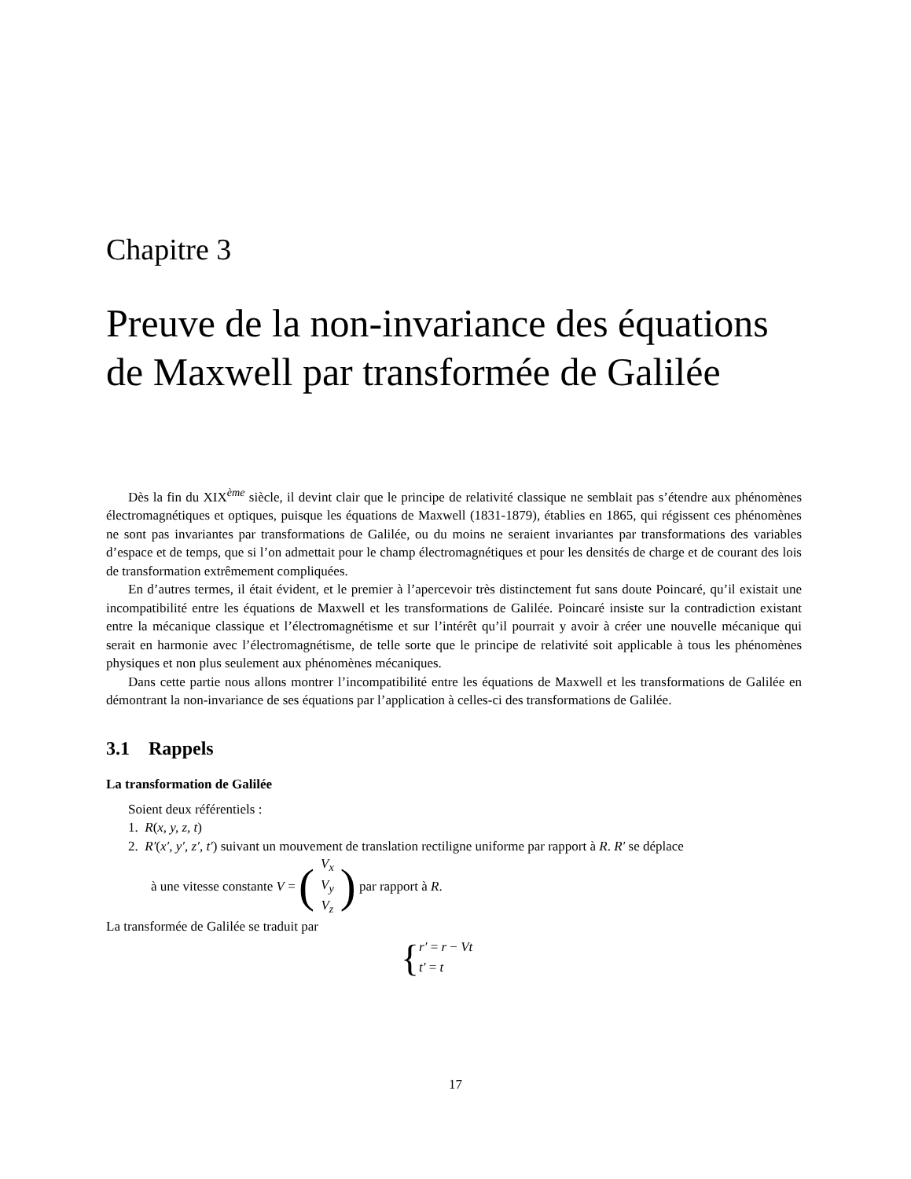Chapitre 3
Preuve de la non-invariance des équations de Maxwell par transformée de Galilée
Dès la fin du XIX<sup>ème</sup> siècle, il devint clair que le principe de relativité classique ne semblait pas s’étendre aux phénomènes électromagnétiques et optiques, puisque les équations de Maxwell (1831-1879), établies en 1865, qui régissent ces phénomènes ne sont pas invariantes par transformations de Galilée, ou du moins ne seraient invariantes par transformations des variables d’espace et de temps, que si l’on admettait pour le champ électromagnétiques et pour les densités de charge et de courant des lois de transformation extrêmement compliquées.
En d’autres termes, il était évident, et le premier à l’apercevoir très distinctement fut sans doute Poincaré, qu’il existait une incompatibilité entre les équations de Maxwell et les transformations de Galilée. Poincaré insiste sur la contradiction existant entre la mécanique classique et l’électromagnétisme et sur l’intérêt qu’il pourrait y avoir à créer une nouvelle mécanique qui serait en harmonie avec l’électromagnétisme, de telle sorte que le principe de relativité soit applicable à tous les phénomènes physiques et non plus seulement aux phénomènes mécaniques.
Dans cette partie nous allons montrer l’incompatibilité entre les équations de Maxwell et les transformations de Galilée en démontrant la non-invariance de ses équations par l’application à celles-ci des transformations de Galilée.
3.1 Rappels
La transformation de Galilée
Soient deux référentiels :
1. R(x, y, z, t)
2. R′(x′, y′, z′, t′) suivant un mouvement de translation rectiligne uniforme par rapport à R. R′ se déplace
à une vitesse constante V = (V<sub>x</sub>
V<sub>y</sub>
V<sub>z</sub>) par rapport à R.
La transformée de Galilée se traduit par
{ r′ = r − Vt
t′ = t
17